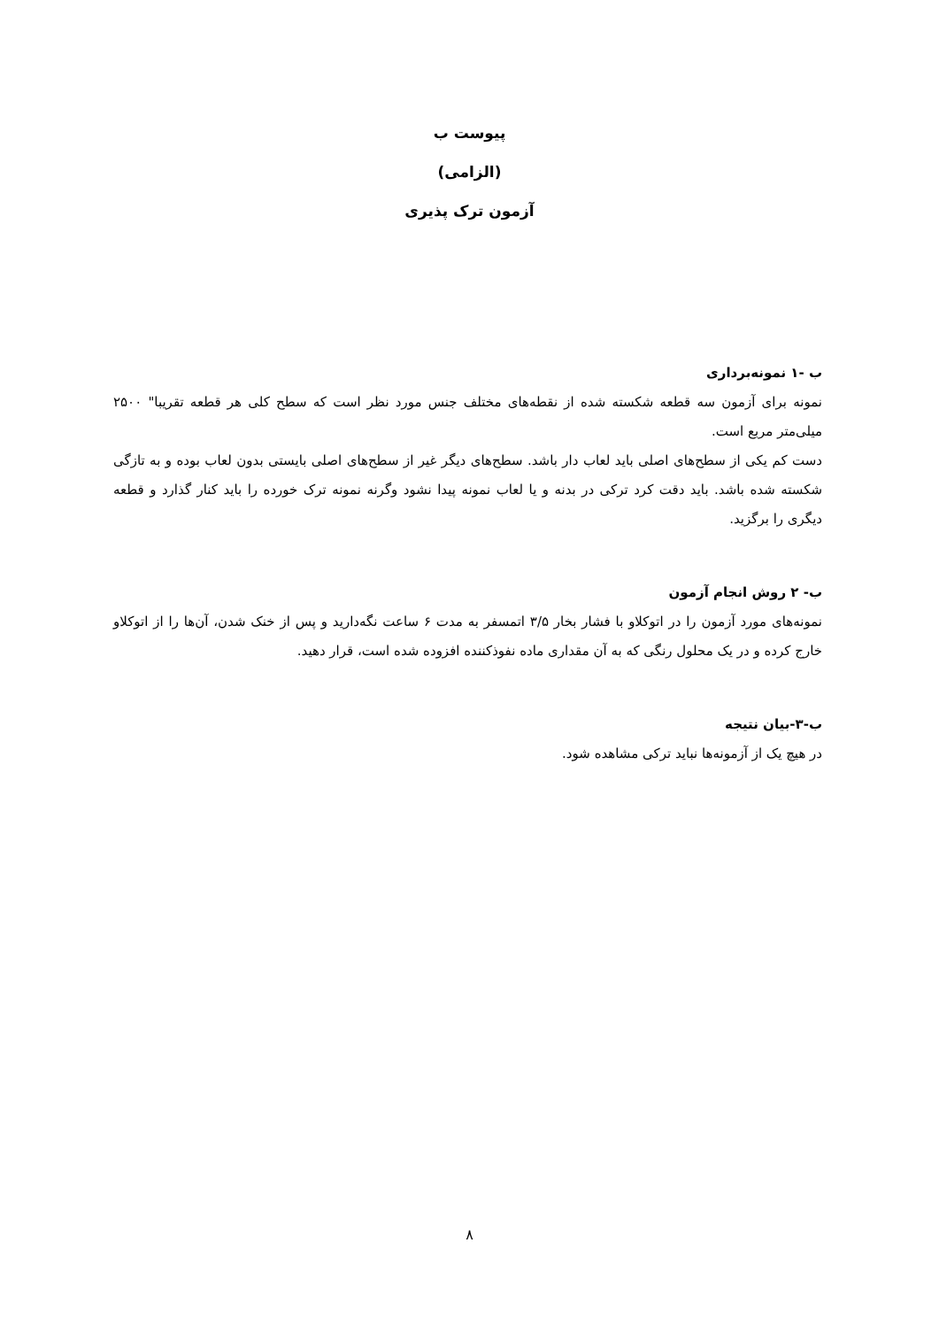پیوست ب
(الزامی)
آزمون ترک پذیری
ب -۱ نمونه‌برداری
نمونه برای آزمون سه قطعه شکسته شده از نقطه‌های مختلف جنس مورد نظر است که سطح کلی هر قطعه تقریبا" ۲۵۰۰ میلی‌متر مربع است.
دست کم یکی از سطح‌های اصلی باید لعاب دار باشد. سطح‌های دیگر غیر از سطح‌های اصلی بایستی بدون لعاب بوده و به تازگی شکسته شده باشد. باید دقت کرد ترکی در بدنه و یا لعاب نمونه پیدا نشود وگرنه نمونه ترک خورده را باید کنار گذارد و قطعه دیگری را برگزید.
ب- ۲ روش انجام آزمون
نمونه‌های مورد آزمون را در اتوکلاو با فشار بخار ۳/۵ اتمسفر به مدت ۶ ساعت نگه‌دارید و پس از خنک شدن، آن‌ها را از اتوکلاو خارج کرده و در یک محلول رنگی که به آن مقداری ماده نفوذکننده افزوده شده است، قرار دهید.
ب-۳-بیان نتیجه
در هیچ یک از آزمونه‌ها نباید ترکی مشاهده شود.
۸